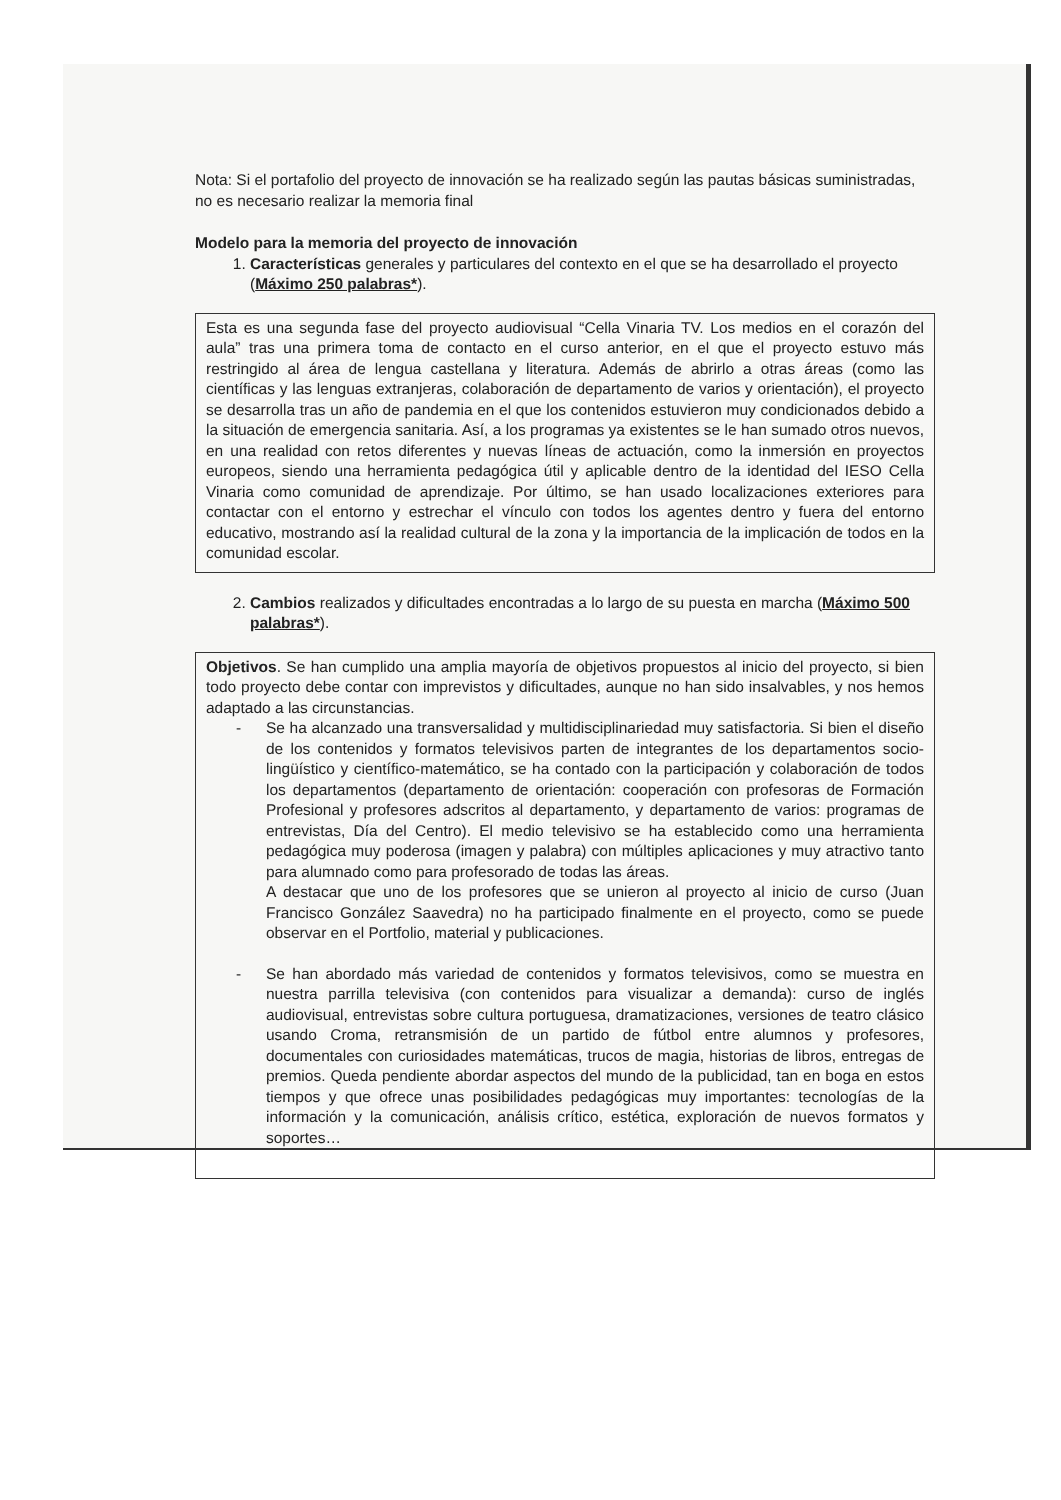Nota: Si el portafolio del proyecto de innovación se ha realizado según las pautas básicas suministradas, no es necesario realizar la memoria final
Modelo para la memoria del proyecto de innovación
1. Características generales y particulares del contexto en el que se ha desarrollado el proyecto (Máximo 250 palabras*).
Esta es una segunda fase del proyecto audiovisual “Cella Vinaria TV. Los medios en el corazón del aula” tras una primera toma de contacto en el curso anterior, en el que el proyecto estuvo más restringido al área de lengua castellana y literatura. Además de abrirlo a otras áreas (como las científicas y las lenguas extranjeras, colaboración de departamento de varios y orientación), el proyecto se desarrolla tras un año de pandemia en el que los contenidos estuvieron muy condicionados debido a la situación de emergencia sanitaria. Así, a los programas ya existentes se le han sumado otros nuevos, en una realidad con retos diferentes y nuevas líneas de actuación, como la inmersión en proyectos europeos, siendo una herramienta pedagógica útil y aplicable dentro de la identidad del IESO Cella Vinaria como comunidad de aprendizaje. Por último, se han usado localizaciones exteriores para contactar con el entorno y estrechar el vínculo con todos los agentes dentro y fuera del entorno educativo, mostrando así la realidad cultural de la zona y la importancia de la implicación de todos en la comunidad escolar.
2. Cambios realizados y dificultades encontradas a lo largo de su puesta en marcha (Máximo 500 palabras*).
Objetivos. Se han cumplido una amplia mayoría de objetivos propuestos al inicio del proyecto, si bien todo proyecto debe contar con imprevistos y dificultades, aunque no han sido insalvables, y nos hemos adaptado a las circunstancias.
- Se ha alcanzado una transversalidad y multidisciplinariedad muy satisfactoria. Si bien el diseño de los contenidos y formatos televisivos parten de integrantes de los departamentos socio-lingüístico y científico-matemático, se ha contado con la participación y colaboración de todos los departamentos (departamento de orientación: cooperación con profesoras de Formación Profesional y profesores adscritos al departamento, y departamento de varios: programas de entrevistas, Día del Centro). El medio televisivo se ha establecido como una herramienta pedagógica muy poderosa (imagen y palabra) con múltiples aplicaciones y muy atractivo tanto para alumnado como para profesorado de todas las áreas.
A destacar que uno de los profesores que se unieron al proyecto al inicio de curso (Juan Francisco González Saavedra) no ha participado finalmente en el proyecto, como se puede observar en el Portfolio, material y publicaciones.
- Se han abordado más variedad de contenidos y formatos televisivos, como se muestra en nuestra parrilla televisiva (con contenidos para visualizar a demanda): curso de inglés audiovisual, entrevistas sobre cultura portuguesa, dramatizaciones, versiones de teatro clásico usando Croma, retransmisión de un partido de fútbol entre alumnos y profesores, documentales con curiosidades matemáticas, trucos de magia, historias de libros, entregas de premios. Queda pendiente abordar aspectos del mundo de la publicidad, tan en boga en estos tiempos y que ofrece unas posibilidades pedagógicas muy importantes: tecnologías de la información y la comunicación, análisis crítico, estética, exploración de nuevos formatos y soportes…